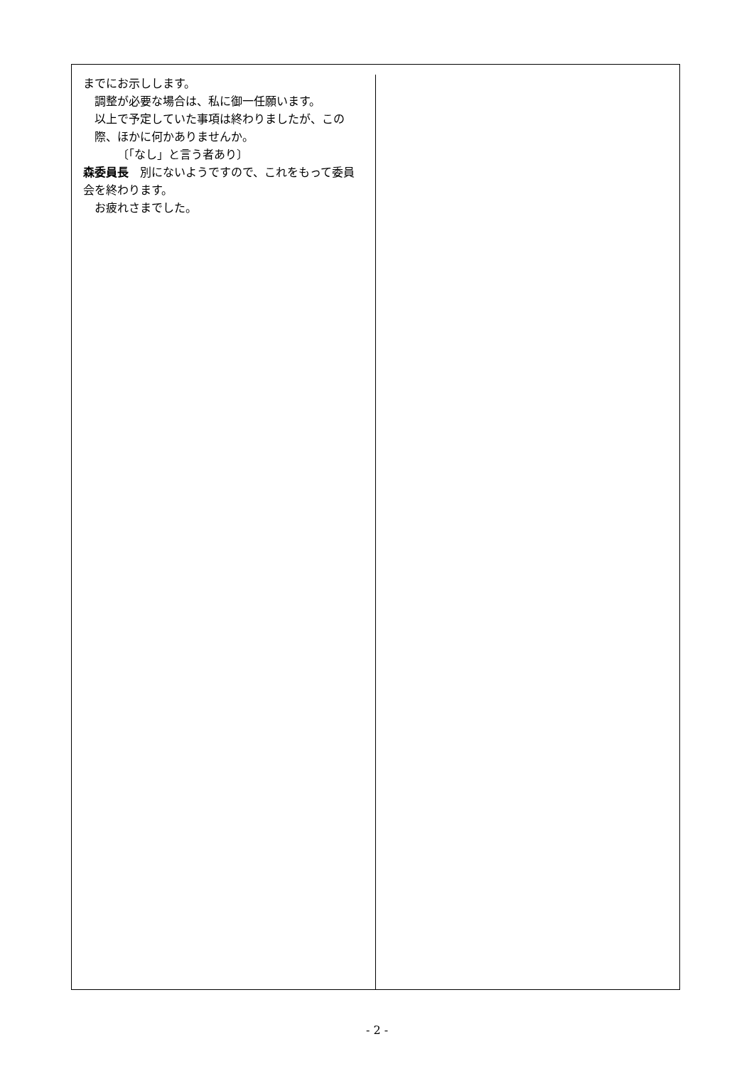までにお示しします。
調整が必要な場合は、私に御一任願います。
以上で予定していた事項は終わりましたが、この際、ほかに何かありませんか。
〔「なし」と言う者あり〕
森委員長　別にないようですので、これをもって委員会を終わります。
お疲れさまでした。
- 2 -